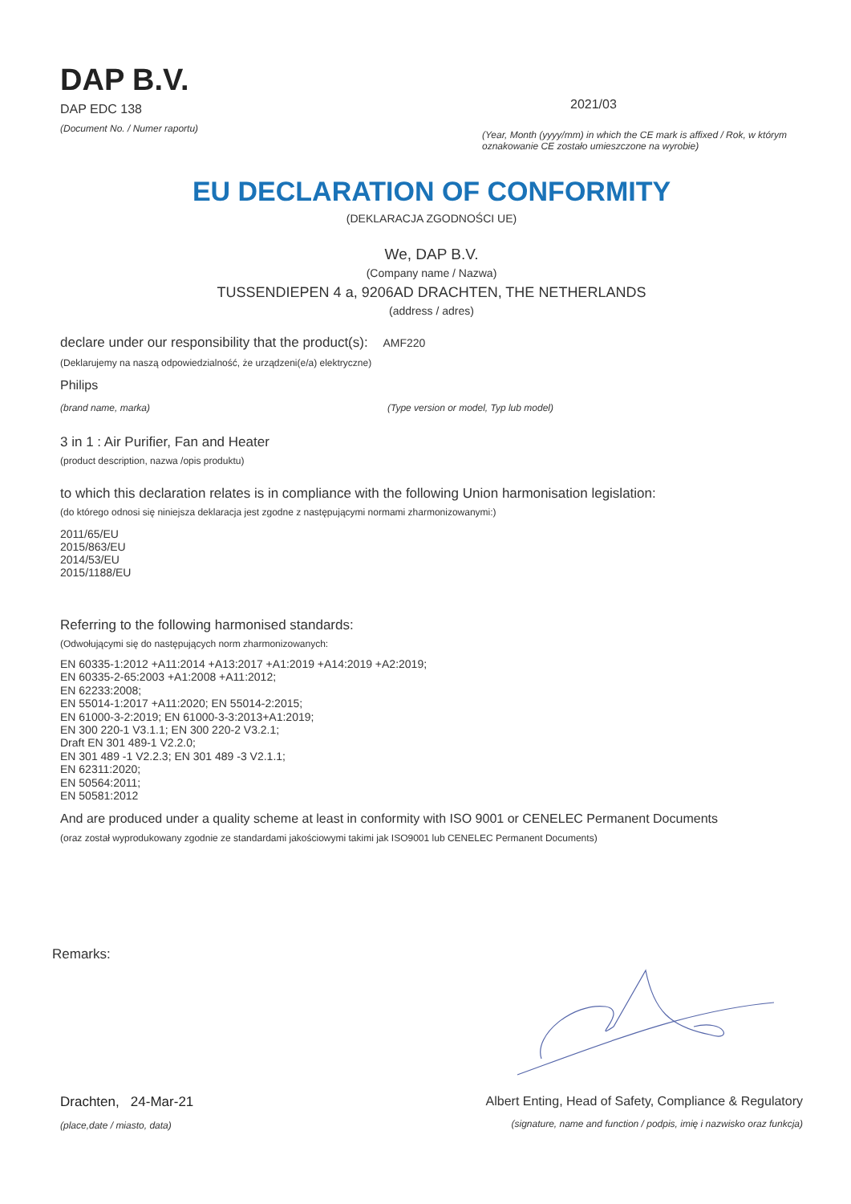DAP B.V.
DAP EDC 138
(Document No. / Numer raportu)
2021/03
(Year, Month (yyyy/mm) in which the CE mark is affixed / Rok, w którym oznakowanie CE zostało umieszczone na wyrobie)
EU DECLARATION OF CONFORMITY
(DEKLARACJA ZGODNOŚCI UE)
We, DAP B.V.
(Company name / Nazwa)
TUSSENDIEPEN 4 a, 9206AD DRACHTEN, THE NETHERLANDS
(address / adres)
declare under our responsibility that the product(s): AMF220
(Deklarujemy na naszą odpowiedzialność, że urządzeni(e/a) elektryczne)
Philips
(brand name, marka) (Type version or model, Typ lub model)
3 in 1 : Air Purifier, Fan and Heater
(product description, nazwa /opis produktu)
to which this declaration relates is in compliance with the following Union harmonisation legislation:
(do którego odnosi się niniejsza deklaracja jest zgodne z następującymi normami zharmonizowanymi:)
2011/65/EU
2015/863/EU
2014/53/EU
2015/1188/EU
Referring to the following harmonised standards:
(Odwołującymi się do następujących norm zharmonizowanych:
EN 60335-1:2012 +A11:2014 +A13:2017 +A1:2019 +A14:2019 +A2:2019;
EN 60335-2-65:2003 +A1:2008 +A11:2012;
EN 62233:2008;
EN 55014-1:2017 +A11:2020; EN 55014-2:2015;
EN 61000-3-2:2019; EN 61000-3-3:2013+A1:2019;
EN 300 220-1 V3.1.1; EN 300 220-2 V3.2.1;
Draft EN 301 489-1 V2.2.0;
EN 301 489 -1 V2.2.3; EN 301 489 -3 V2.1.1;
EN 62311:2020;
EN 50564:2011;
EN 50581:2012
And are produced under a quality scheme at least in conformity with ISO 9001 or CENELEC Permanent Documents
(oraz został wyprodukowany zgodnie ze standardami jakościowymi takimi jak ISO9001 lub CENELEC Permanent Documents)
Remarks:
Drachten, 24-Mar-21
(place,date / miasto, data)
Albert Enting, Head of Safety, Compliance & Regulatory
(signature, name and function / podpis, imię i nazwisko oraz funkcja)